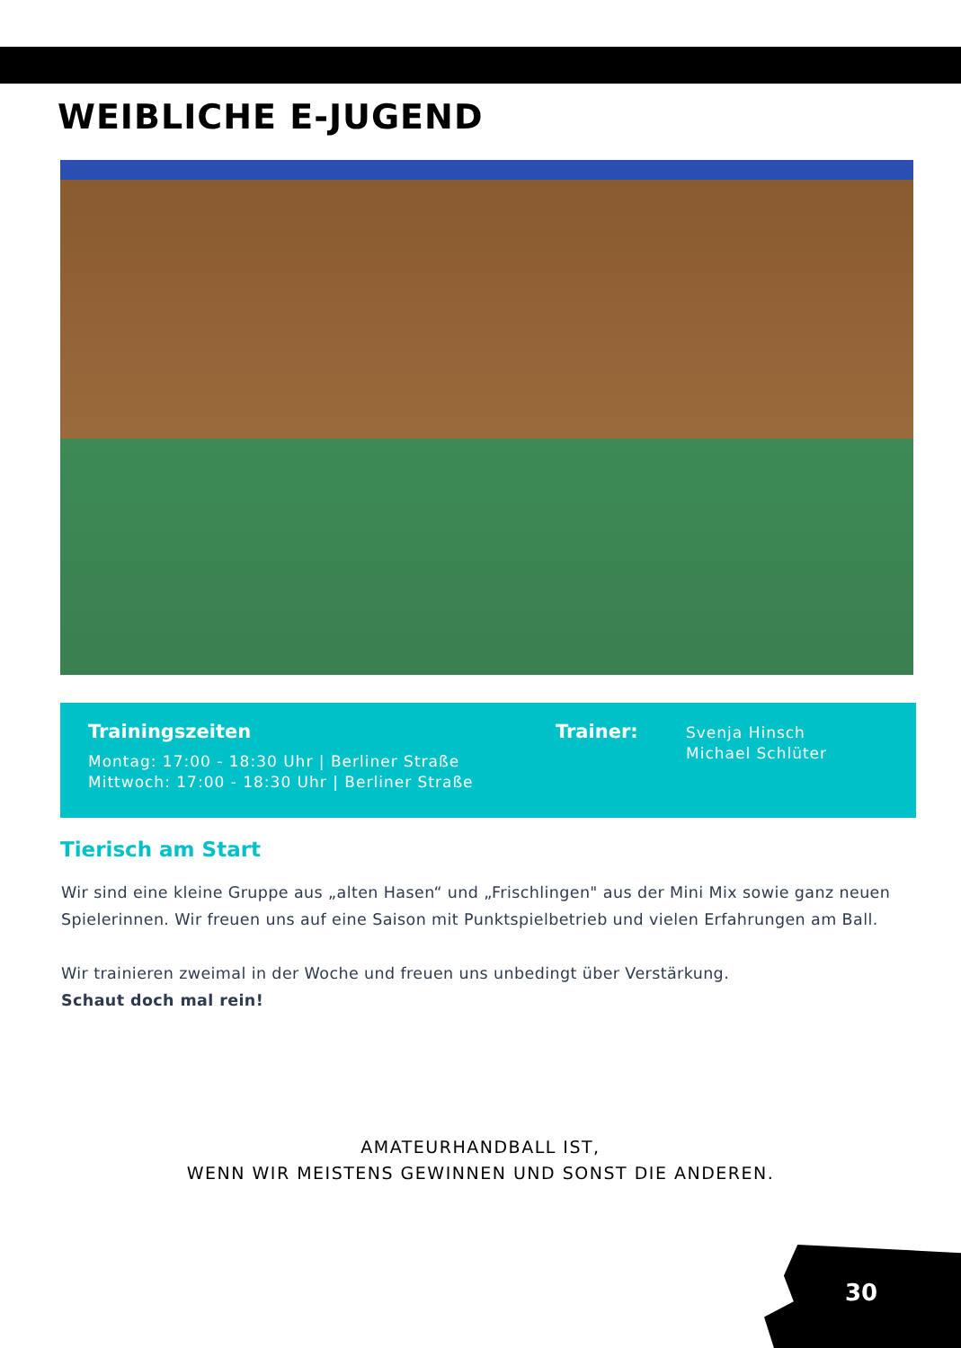WEIBLICHE E-JUGEND
Trainingszeiten
Montag: 17:00 - 18:30 Uhr | Berliner Straße
Mittwoch: 17:00 - 18:30 Uhr | Berliner Straße
Trainer:
Svenja Hinsch
Michael Schlüter
Tierisch am Start
Wir sind eine kleine Gruppe aus „alten Hasen“ und „Frischlingen" aus der Mini Mix sowie ganz neuen Spielerinnen. Wir freuen uns auf eine Saison mit Punktspielbetrieb und vielen Erfahrungen am Ball.
Wir trainieren zweimal in der Woche und freuen uns unbedingt über Verstärkung.
Schaut doch mal rein!
AMATEURHANDBALL IST,
WENN WIR MEISTENS GEWINNEN UND SONST DIE ANDEREN.
30